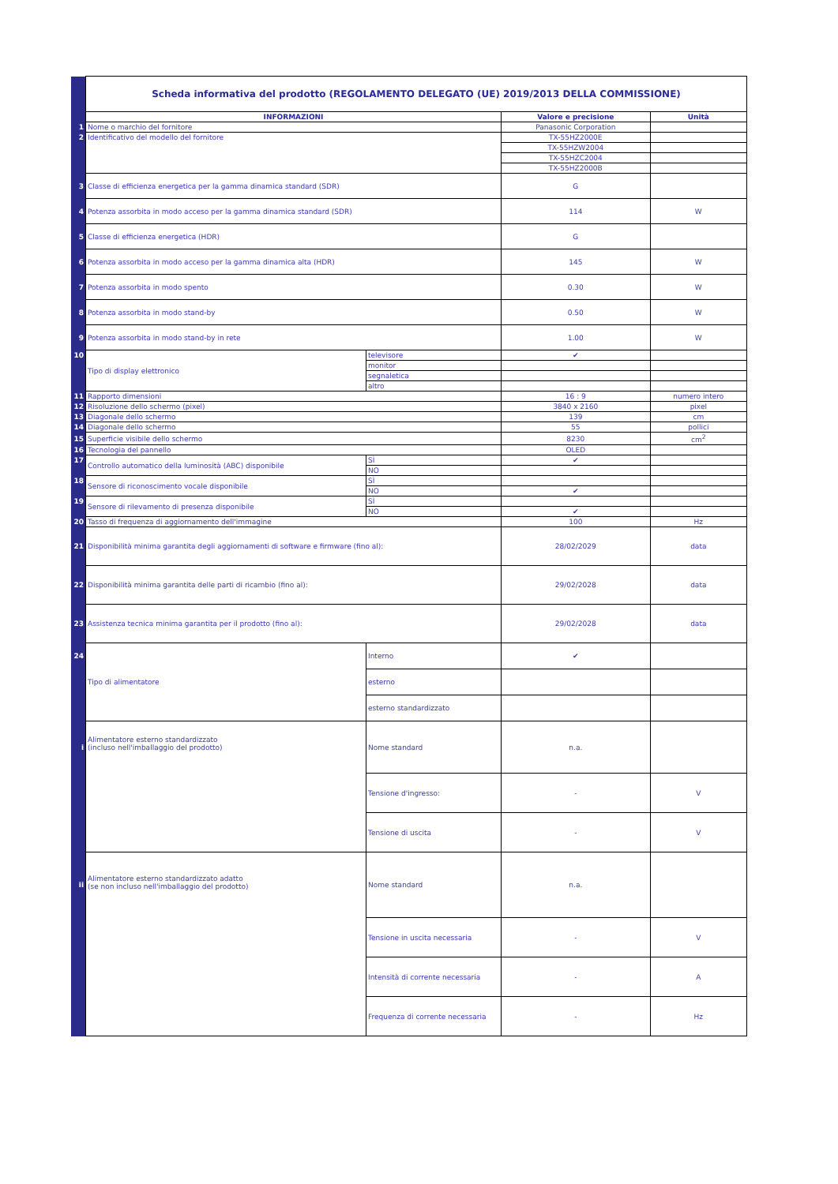| | Scheda informativa del prodotto (REGOLAMENTO DELEGATO (UE) 2019/2013 DELLA COMMISSIONE) | | | |
| | INFORMAZIONI | | Valore e precisione | Unità |
| 1 | Nome o marchio del fornitore | | Panasonic Corporation | |
| 2 | Identificativo del modello del fornitore | | TX-55HZ2000E | |
| | | | TX-55HZW2004 | |
| | | | TX-55HZC2004 | |
| | | | TX-55HZ2000B | |
| 3 | Classe di efficienza energetica per la gamma dinamica standard (SDR) | | G | |
| 4 | Potenza assorbita in modo acceso per la gamma dinamica standard (SDR) | | 114 | W |
| 5 | Classe di efficienza energetica (HDR) | | G | |
| 6 | Potenza assorbita in modo acceso per la gamma dinamica alta (HDR) | | 145 | W |
| 7 | Potenza assorbita in modo spento | | 0.30 | W |
| 8 | Potenza assorbita in modo stand-by | | 0.50 | W |
| 9 | Potenza assorbita in modo stand-by in rete | | 1.00 | W |
| 10 | Tipo di display elettronico | televisore | ✔ | |
| | | monitor | | |
| | | segnaletica | | |
| | | altro | | |
| 11 | Rapporto dimensioni | | 16 : 9 | numero intero |
| 12 | Risoluzione dello schermo (pixel) | | 3840 x 2160 | pixel |
| 13 | Diagonale dello schermo | | 139 | cm |
| 14 | Diagonale dello schermo | | 55 | pollici |
| 15 | Superficie visibile dello schermo | | 8230 | cm<sup>2</sup> |
| 16 | Tecnologia del pannello | | OLED | |
| 17 | Controllo automatico della luminosità (ABC) disponibile | SÌ | ✔ | |
| | | NO | | |
| 18 | Sensore di riconoscimento vocale disponibile | SÌ | | |
| | | NO | ✔ | |
| 19 | Sensore di rilevamento di presenza disponibile | SÌ | | |
| | | NO | ✔ | |
| 20 | Tasso di frequenza di aggiornamento dell'immagine | | 100 | Hz |
| 21 | Disponibilità minima garantita degli aggiornamenti di software e firmware (fino al): | | 28/02/2029 | data |
| 22 | Disponibilità minima garantita delle parti di ricambio (fino al): | | 29/02/2028 | data |
| 23 | Assistenza tecnica minima garantita per il prodotto (fino al): | | 29/02/2028 | data |
| 24 | Tipo di alimentatore | Interno | ✔ | |
| | | esterno | | |
| | | esterno standardizzato | | |
| i | Alimentatore esterno standardizzato (incluso nell'imballaggio del prodotto) | Nome standard | n.a. | |
| | | Tensione d'ingresso: | - | V |
| | | Tensione di uscita | - | V |
| ii | Alimentatore esterno standardizzato adatto (se non incluso nell'imballaggio del prodotto) | Nome standard | n.a. | |
| | | Tensione in uscita necessaria | - | V |
| | | Intensità di corrente necessaria | - | A |
| | | Frequenza di corrente necessaria | - | Hz |